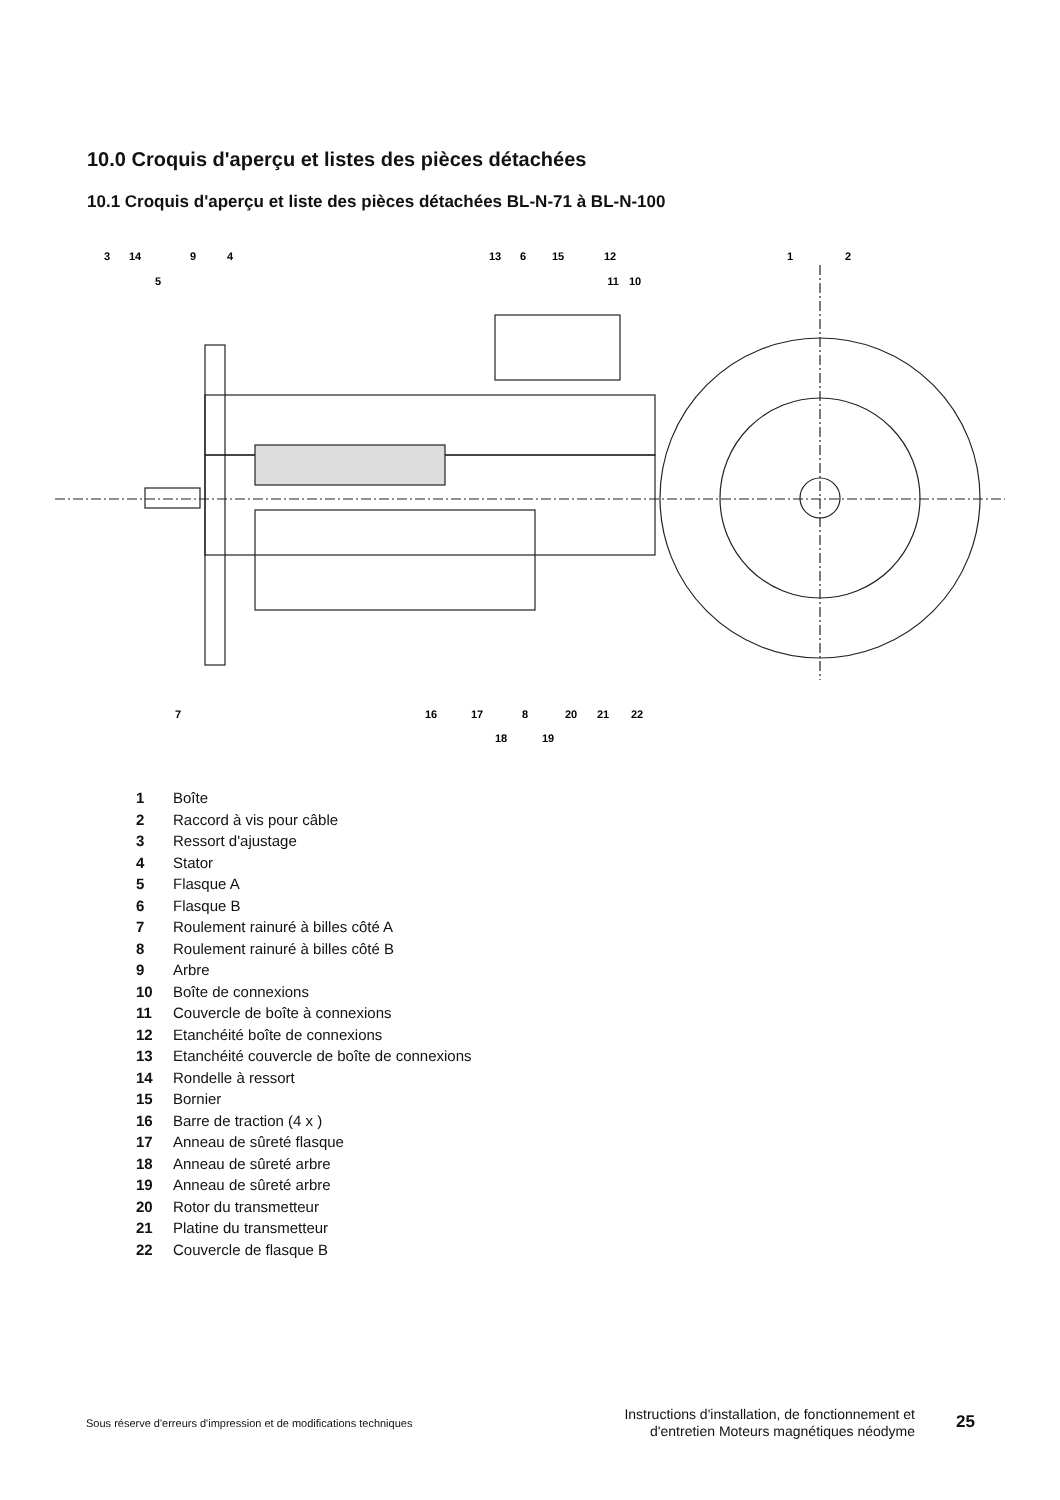10.0 Croquis d'aperçu et listes des pièces détachées
10.1 Croquis d'aperçu et liste des pièces détachées BL-N-71 à BL-N-100
3
14
9
4
5
13
6
15
11
12
10
1
2
7
16
17
8
18
19
20
21
22
1 Boîte
2 Raccord à vis pour câble
3 Ressort d'ajustage
4 Stator
5 Flasque A
6 Flasque B
7 Roulement rainuré à billes côté A
8 Roulement rainuré à billes côté B
9 Arbre
10 Boîte de connexions
11 Couvercle de boîte à connexions
12 Etanchéité boîte de connexions
13 Etanchéité couvercle de boîte de connexions
14 Rondelle à ressort
15 Bornier
16 Barre de traction (4 x )
17 Anneau de sûreté flasque
18 Anneau de sûreté arbre
19 Anneau de sûreté arbre
20 Rotor du transmetteur
21 Platine du transmetteur
22 Couvercle de flasque B
Sous réserve d'erreurs d'impression et de modifications techniques
Instructions d'installation, de fonctionnement et d'entretien Moteurs magnétiques néodyme
25